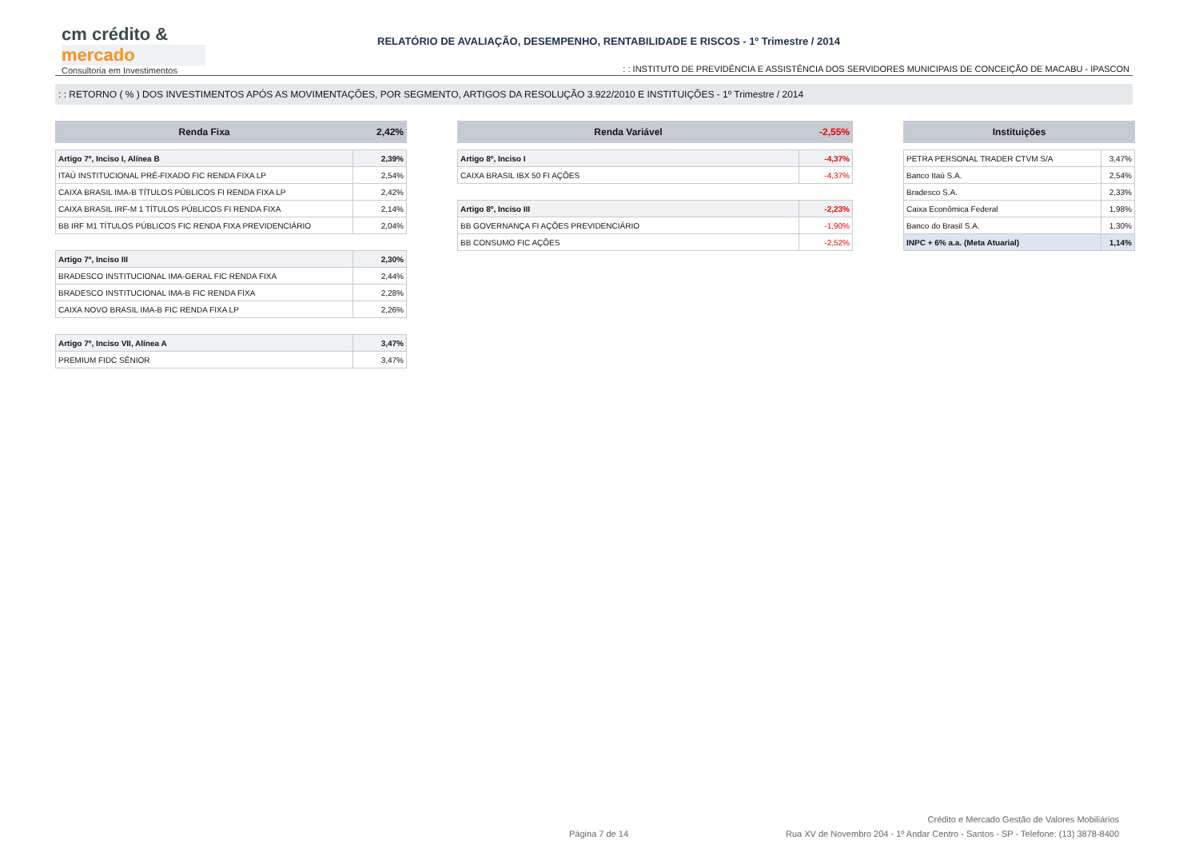cm crédito &
mercado
Consultoria em Investimentos
RELATÓRIO DE AVALIAÇÃO, DESEMPENHO, RENTABILIDADE E RISCOS - 1º Trimestre / 2014
: : INSTITUTO DE PREVIDÊNCIA E ASSISTÊNCIA DOS SERVIDORES MUNICIPAIS DE CONCEIÇÃO DE MACABU - IPASCON
: : RETORNO ( % ) DOS INVESTIMENTOS APÓS AS MOVIMENTAÇÕES, POR SEGMENTO, ARTIGOS DA RESOLUÇÃO 3.922/2010 E INSTITUIÇÕES - 1º Trimestre / 2014
| Renda Fixa | 2,42% |
| --- | --- |
| Artigo 7º, Inciso I, Alínea B | 2,39% |
| ITAÚ INSTITUCIONAL PRÉ-FIXADO FIC RENDA FIXA LP | 2,54% |
| CAIXA BRASIL IMA-B TÍTULOS PÚBLICOS FI RENDA FIXA LP | 2,42% |
| CAIXA BRASIL IRF-M 1 TÍTULOS PÚBLICOS FI RENDA FIXA | 2,14% |
| BB IRF M1 TÍTULOS PÚBLICOS FIC RENDA FIXA PREVIDENCIÁRIO | 2,04% |
| Artigo 7º, Inciso III | 2,30% |
| BRADESCO INSTITUCIONAL IMA-GERAL FIC RENDA FIXA | 2,44% |
| BRADESCO INSTITUCIONAL IMA-B FIC RENDA FIXA | 2,28% |
| CAIXA NOVO BRASIL IMA-B FIC RENDA FIXA LP | 2,26% |
| Artigo 7º, Inciso VII, Alínea A | 3,47% |
| PREMIUM FIDC SÊNIOR | 3,47% |
| Renda Variável | -2,55% |
| --- | --- |
| Artigo 8º, Inciso I | -4,37% |
| CAIXA BRASIL IBX 50 FI AÇÕES | -4,37% |
| Artigo 8º, Inciso III | -2,23% |
| BB GOVERNANÇA FI AÇÕES PREVIDENCIÁRIO | -1,90% |
| BB CONSUMO FIC AÇÕES | -2,52% |
| Instituições | |
| --- | --- |
| PETRA PERSONAL TRADER CTVM S/A | 3,47% |
| Banco Itaú S.A. | 2,54% |
| Bradesco S.A. | 2,33% |
| Caixa Econômica Federal | 1,98% |
| Banco do Brasil S.A. | 1,30% |
| INPC + 6% a.a. (Meta Atuarial) | 1,14% |
Crédito e Mercado Gestão de Valores Mobiliários
Página 7 de 14 Rua XV de Novembro 204 - 1º Andar Centro - Santos - SP - Telefone: (13) 3878-8400